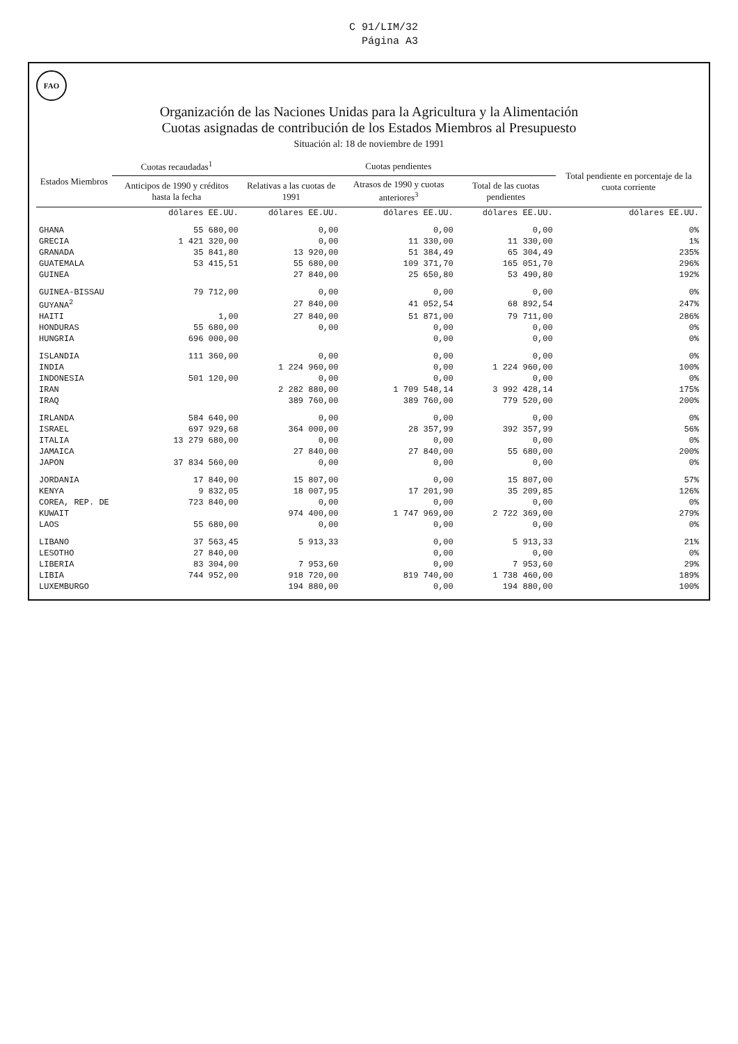C 91/LIM/32
Página A3
FAO
Organización de las Naciones Unidas para la Agricultura y la Alimentación
Cuotas asignadas de contribución de los Estados Miembros al Presupuesto
Situación al: 18 de noviembre de 1991
| Estados Miembros | Cuotas recaudadas<sup>1</sup> | Cuotas pendientes | | | Total pendiente en porcentaje de la cuota corriente |
| --- | --- | --- | --- | --- | --- |
| | Anticipos de 1990 y créditos hasta la fecha | Relativas a las cuotas de 1991 | Atrasos de 1990 y cuotas anteriores<sup>3</sup> | Total de las cuotas pendientes | |
| | dólares EE.UU. | dólares EE.UU. | dólares EE.UU. | dólares EE.UU. | dólares EE.UU. |
| GHANA | 55 680,00 | 0,00 | 0,00 | 0,00 | 0% |
| GRECIA | 1 421 320,00 | 0,00 | 11 330,00 | 11 330,00 | 1% |
| GRANADA | 35 841,80 | 13 920,00 | 51 384,49 | 65 304,49 | 235% |
| GUATEMALA | 53 415,51 | 55 680,00 | 109 371,70 | 165 051,70 | 296% |
| GUINEA | | 27 840,00 | 25 650,80 | 53 490,80 | 192% |
| GUINEA-BISSAU | 79 712,00 | 0,00 | 0,00 | 0,00 | 0% |
| GUYANA<sup>2</sup> | | 27 840,00 | 41 052,54 | 68 892,54 | 247% |
| HAITI | 1,00 | 27 840,00 | 51 871,00 | 79 711,00 | 286% |
| HONDURAS | 55 680,00 | 0,00 | 0,00 | 0,00 | 0% |
| HUNGRIA | 696 000,00 | | 0,00 | 0,00 | 0% |
| ISLANDIA | 111 360,00 | 0,00 | 0,00 | 0,00 | 0% |
| INDIA | | 1 224 960,00 | 0,00 | 1 224 960,00 | 100% |
| INDONESIA | 501 120,00 | 0,00 | 0,00 | 0,00 | 0% |
| IRAN | | 2 282 880,00 | 1 709 548,14 | 3 992 428,14 | 175% |
| IRAQ | | 389 760,00 | 389 760,00 | 779 520,00 | 200% |
| IRLANDA | 584 640,00 | 0,00 | 0,00 | 0,00 | 0% |
| ISRAEL | 697 929,68 | 364 000,00 | 28 357,99 | 392 357,99 | 56% |
| ITALIA | 13 279 680,00 | 0,00 | 0,00 | 0,00 | 0% |
| JAMAICA | | 27 840,00 | 27 840,00 | 55 680,00 | 200% |
| JAPON | 37 834 560,00 | 0,00 | 0,00 | 0,00 | 0% |
| JORDANIA | 17 840,00 | 15 807,00 | 0,00 | 15 807,00 | 57% |
| KENYA | 9 832,05 | 18 007,95 | 17 201,90 | 35 209,85 | 126% |
| COREA, REP. DE | 723 840,00 | 0,00 | 0,00 | 0,00 | 0% |
| KUWAIT | | 974 400,00 | 1 747 969,00 | 2 722 369,00 | 279% |
| LAOS | 55 680,00 | 0,00 | 0,00 | 0,00 | 0% |
| LIBANO | 37 563,45 | 5 913,33 | 0,00 | 5 913,33 | 21% |
| LESOTHO | 27 840,00 | | 0,00 | 0,00 | 0% |
| LIBERIA | 83 304,00 | 7 953,60 | 0,00 | 7 953,60 | 29% |
| LIBIA | 744 952,00 | 918 720,00 | 819 740,00 | 1 738 460,00 | 189% |
| LUXEMBURGO | | 194 880,00 | 0,00 | 194 880,00 | 100% |